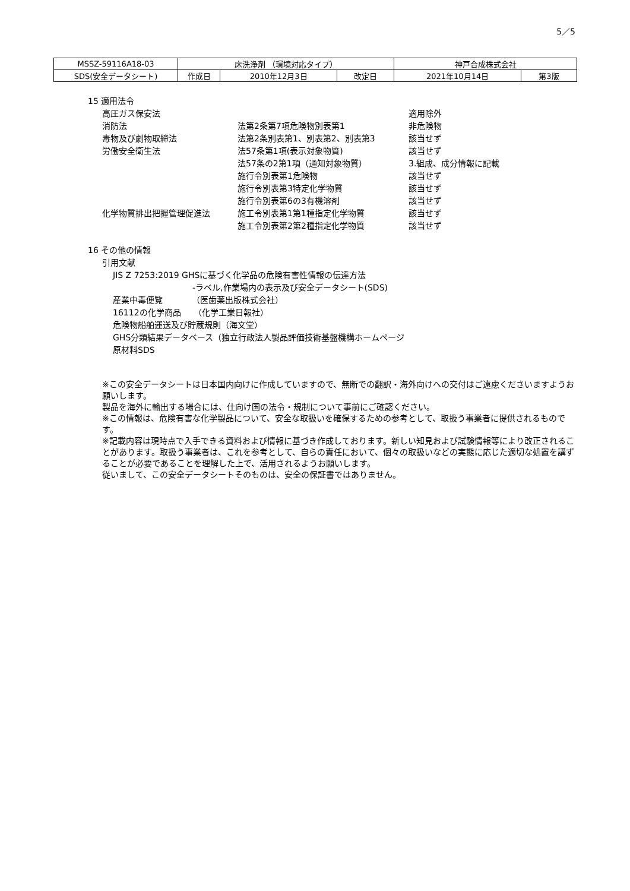5／5
| MSSZ-59116A18-03 | 床洗浄剤 （環境対応タイプ） | | | 神戸合成株式会社 | |
| SDS(安全データシート) | 作成日 | 2010年12月3日 | 改定日 | 2021年10月14日 | 第3版 |
15 適用法令
高圧ガス保安法 適用除外
消防法 法第2条第7項危険物別表第1 非危険物
毒物及び劇物取締法 法第2条別表第1、別表第2、別表第3 該当せず
労働安全衛生法 法57条第1項(表示対象物質) 該当せず
法57条の2第1項（通知対象物質） 3.組成、成分情報に記載
施行令別表第1危険物 該当せず
施行令別表第3特定化学物質 該当せず
施行令別表第6の3有機溶剤 該当せず
化学物質排出把握管理促進法 施工令別表第1第1種指定化学物質 該当せず
施工令別表第2第2種指定化学物質 該当せず
16 その他の情報
引用文献
JIS Z 7253:2019 GHSに基づく化学品の危険有害性情報の伝達方法
-ラベル,作業場内の表示及び安全データシート(SDS)
産業中毒便覧　　　　（医歯薬出版株式会社）
16112の化学商品　　（化学工業日報社）
危険物船舶運送及び貯蔵規則（海文堂）
GHS分類結果データベース（独立行政法人製品評価技術基盤機構ホームページ
原材料SDS
※この安全データシートは日本国内向けに作成していますので、無断での翻訳・海外向けへの交付はご遠慮くださいますようお願いします。
製品を海外に輸出する場合には、仕向け国の法令・規制について事前にご確認ください。
※この情報は、危険有害な化学製品について、安全な取扱いを確保するための参考として、取扱う事業者に提供されるものです。
※記載内容は現時点で入手できる資料および情報に基づき作成しております。新しい知見および試験情報等により改正されることがあります。取扱う事業者は、これを参考として、自らの責任において、個々の取扱いなどの実態に応じた適切な処置を講ずることが必要であることを理解した上で、活用されるようお願いします。
従いまして、この安全データシートそのものは、安全の保証書ではありません。